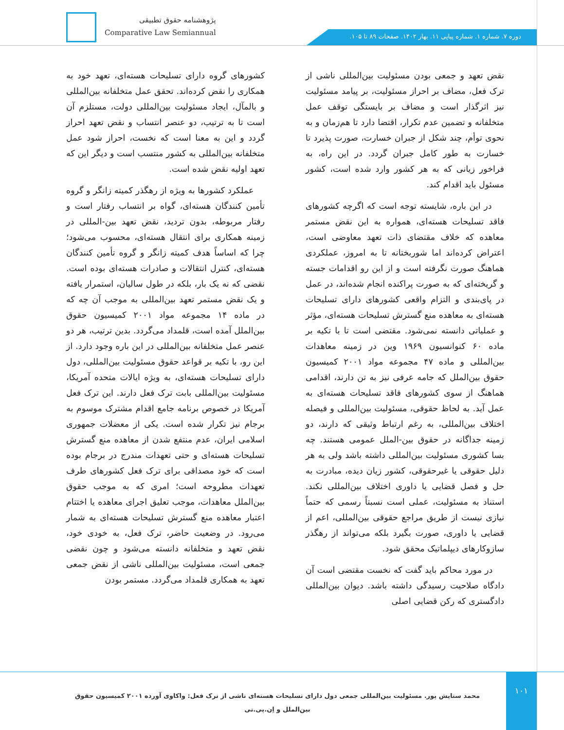پژوهشنامه حقوق تطبیقی
Comparative Law Semiannual
دوره ۷. شماره ۱. شماره پیاپی ۱۱. بهار ۱۴۰۲. صفحات ۸۹ تا ۱۰۵.
کشورهای گروه دارای تسلیحات هسته‌ای، تعهد خود به همکاری را نقض کرده‌اند. تحقق عمل متخلفانه بین‌المللی و بالمآل، ایجاد مسئولیت بین‌المللی دولت، مستلزم آن است تا به ترتیب، دو عنصر انتساب و نقض تعهد احراز گردد و این به معنا است که نخست، احراز شود عمل متخلفانه بین‌المللی به کشور منتسب است و دیگر این که تعهد اولیه نقض شده است.
عملکرد کشورها به ویژه از رهگذر کمیته زانگر و گروه تأمین کنندگان هسته‌ای، گواه بر انتساب رفتار است و رفتار مربوطه، بدون تردید، نقض تعهد بین-المللی در زمینه همکاری برای انتقال هسته‌ای، محسوب می‌شود؛ چرا که اساساً هدف کمیته زانگر و گروه تأمین کنندگان هسته‌ای، کنترل انتقالات و صادرات هسته‌ای بوده است. نقضی که نه یک بار، بلکه در طول سالیان، استمرار یافته و یک نقض مستمر تعهد بین‌المللی به موجب آن چه که در ماده ۱۴ مجموعه مواد ۲۰۰۱ کمیسیون حقوق بین‌الملل آمده است، قلمداد می‌گردد. بدین ترتیب، هر دو عنصر عمل متخلفانه بین‌المللی در این باره وجود دارد. از این رو، با تکیه بر قواعد حقوق مسئولیت بین‌المللی، دول دارای تسلیحات هسته‌ای، به ویژه ایالات متحده آمریکا، مسئولیت بین‌المللی بابت ترک فعل دارند. این ترک فعل آمریکا در خصوص برنامه جامع اقدام مشترک موسوم به برجام نیز تکرار شده است. یکی از معضلات جمهوری اسلامی ایران، عدم منتفع شدن از معاهده منع گسترش تسلیحات هسته‌ای و حتی تعهدات مندرج در برجام بوده است که خود مصداقی برای ترک فعل کشورهای طرف تعهدات مطروحه است؛ امری که به موجب حقوق بین‌الملل معاهدات، موجب تعلیق اجرای معاهده یا اختتام اعتبار معاهده منع گسترش تسلیحات هسته‌ای به شمار می‌رود. در وضعیت حاضر، ترک فعل، به خودی خود، نقض تعهد و متخلفانه دانسته می‌شود و چون نقضی جمعی است، مسئولیت بین‌المللی ناشی از نقض جمعی تعهد به همکاری قلمداد می‌گردد. مستمر بودن
نقض تعهد و جمعی بودن مسئولیت بین‌المللی ناشی از ترک فعل، مضاف بر احراز مسئولیت، بر پیامد مسئولیت نیز اثرگذار است و مضاف بر بایستگی توقف عمل متخلفانه و تضمین عدم تکرار، اقتضا دارد تا هم‌زمان و به نحوی توأم، چند شکل از جبران خسارت، صورت پذیرد تا خسارت به طور کامل جبران گردد. در این راه، به فراخور زیانی که به هر کشور وارد شده است، کشور مسئول باید اقدام کند.
در این باره، شایسته توجه است که اگرچه کشورهای فاقد تسلیحات هسته‌ای، همواره به این نقض مستمر معاهده که خلاف مقتضای ذات تعهد معاوضی است، اعتراض کرده‌اند اما شوربختانه تا به امروز، عملکردی هماهنگ صورت نگرفته است و از این رو اقدامات جسته و گریخته‌ای که به صورت پراکنده انجام شده‌اند، در عمل در پای‌بندی و التزام واقعی کشورهای دارای تسلیحات هسته‌ای به معاهده منع گسترش تسلیحات هسته‌ای، مؤثر و عملیاتی دانسته نمی‌شود. مقتضی است تا با تکیه بر ماده ۶۰ کنوانسیون ۱۹۶۹ وین در زمینه معاهدات بین‌المللی و ماده ۴۷ مجموعه مواد ۲۰۰۱ کمیسیون حقوق بین‌الملل که جامه عرفی نیز به تن دارند، اقدامی هماهنگ از سوی کشورهای فاقد تسلیحات هسته‌ای به عمل آید. به لحاظ حقوقی، مسئولیت بین‌المللی و فیصله اختلاف بین‌المللی، به رغم ارتباط وثیقی که دارند، دو زمینه جداگانه در حقوق بین-الملل عمومی هستند. چه بسا کشوری مسئولیت بین‌المللی داشته باشد ولی به هر دلیل حقوقی یا غیرحقوقی، کشور زیان دیده، مبادرت به حل و فصل قضایی یا داوری اختلاف بین‌المللی نکند. استناد به مسئولیت، عملی است نسبتاً رسمی که حتماً نیازی نیست از طریق مراجع حقوقی بین‌المللی، اعم از قضایی یا داوری، صورت بگیرد بلکه می‌تواند از رهگذر سازوکارهای دیپلماتیک محقق شود.
در مورد محاکم باید گفت که نخست مقتضی است آن دادگاه صلاحیت رسیدگی داشته باشد. دیوان بین‌المللی دادگستری که رکن قضایی اصلی
محمد ستایش پور. مسئولیت بین‌المللی جمعی دول دارای تسلیحات هسته‌ای ناشی از ترک فعل: واکاوی آورده ۲۰۰۱ کمیسیون حقوق بین‌الملل و اِن.پی.تی
۱۰۱